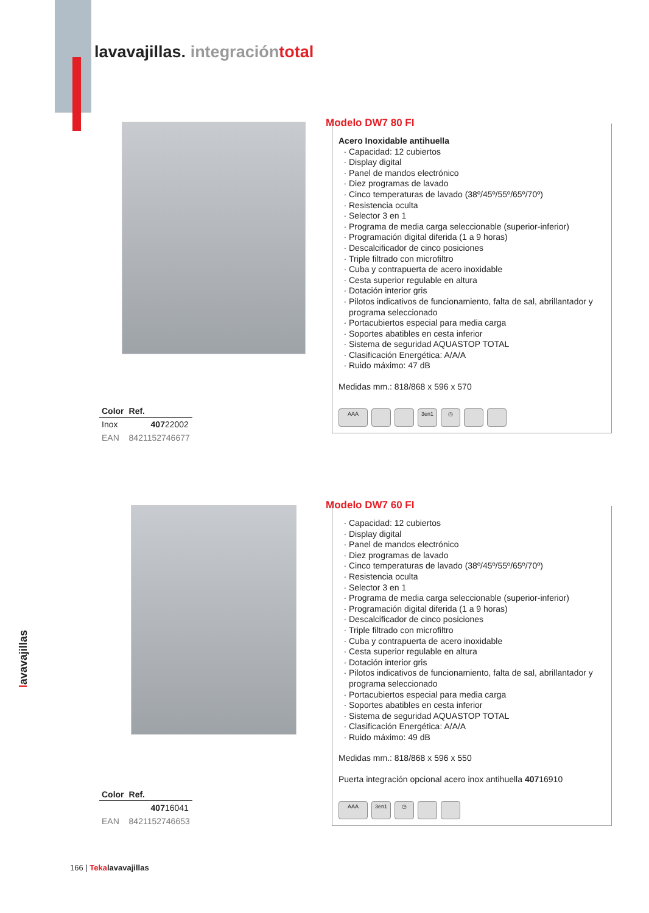lavavajillas. integración total
Modelo DW7 80 FI
Acero Inoxidable antihuella
Capacidad: 12 cubiertos
Display digital
Panel de mandos electrónico
Diez programas de lavado
Cinco temperaturas de lavado (38º/45º/55º/65º/70º)
Resistencia oculta
Selector 3 en 1
Programa de media carga seleccionable (superior-inferior)
Programación digital diferida (1 a 9 horas)
Descalcificador de cinco posiciones
Triple filtrado con microfiltro
Cuba y contrapuerta de acero inoxidable
Cesta superior regulable en altura
Dotación interior gris
Pilotos indicativos de funcionamiento, falta de sal, abrillantador y programa seleccionado
Portacubiertos especial para media carga
Soportes abatibles en cesta inferior
Sistema de seguridad AQUASTOP TOTAL
Clasificación Energética: A/A/A
Ruido máximo: 47 dB
Medidas mm.: 818/868 x 596 x 570
AAA 3en1 ◷
| Color | Ref. |
| --- | --- |
| Inox | 407 22002 |
| EAN | 8421152746677 |
Modelo DW7 60 FI
Capacidad: 12 cubiertos
Display digital
Panel de mandos electrónico
Diez programas de lavado
Cinco temperaturas de lavado (38º/45º/55º/65º/70º)
Resistencia oculta
Selector 3 en 1
Programa de media carga seleccionable (superior-inferior)
Programación digital diferida (1 a 9 horas)
Descalcificador de cinco posiciones
Triple filtrado con microfiltro
Cuba y contrapuerta de acero inoxidable
Cesta superior regulable en altura
Dotación interior gris
Pilotos indicativos de funcionamiento, falta de sal, abrillantador y programa seleccionado
Portacubiertos especial para media carga
Soportes abatibles en cesta inferior
Sistema de seguridad AQUASTOP TOTAL
Clasificación Energética: A/A/A
Ruido máximo: 49 dB
Medidas mm.: 818/868 x 596 x 550
Puerta integración opcional acero inox antihuella 40716910
AAA 3en1 ◷
| Color | Ref. |
| --- | --- |
| | 407 16041 |
| EAN | 8421152746653 |
lavavajillas
166 | Tekalavavajillas